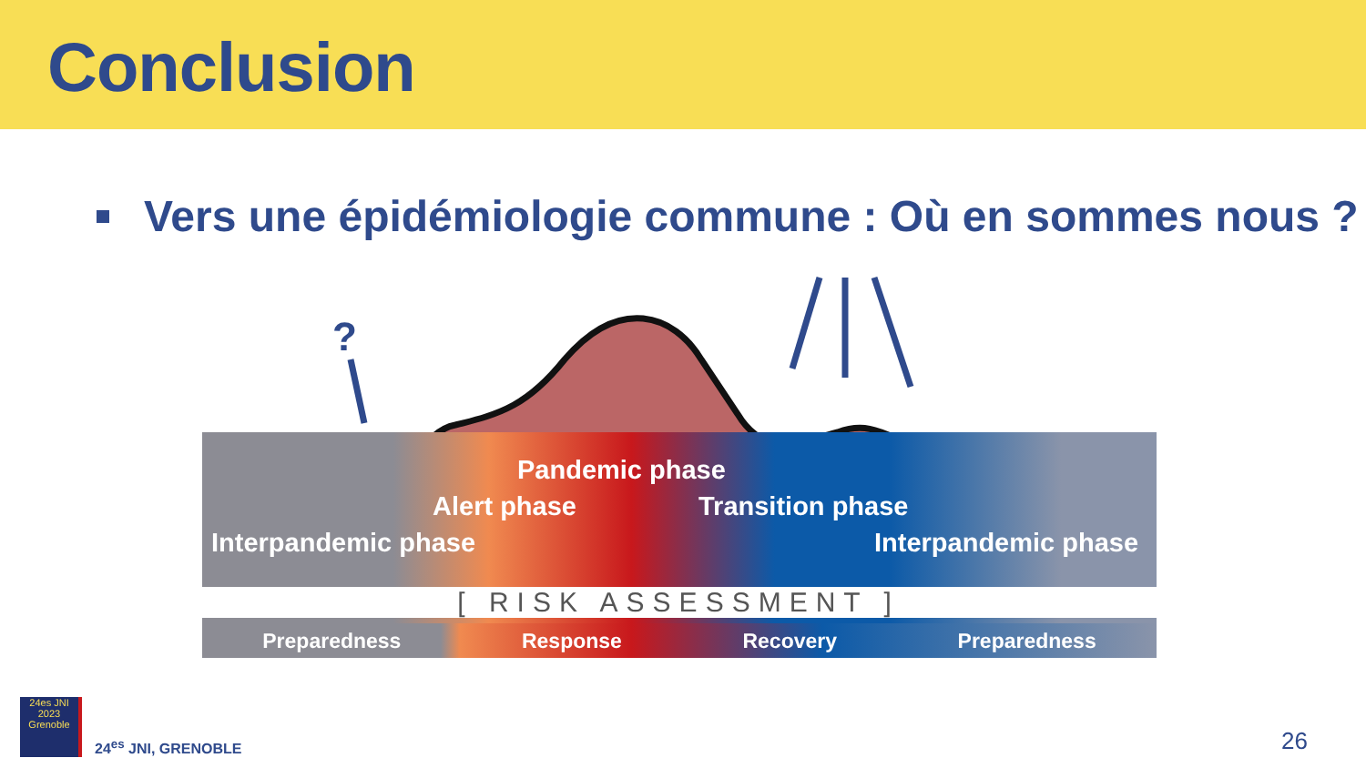Conclusion
Vers une épidémiologie commune : Où en sommes nous ?
?
Pandemic phase
Alert phase Transition phase
Interpandemic phase Interpandemic phase
[ RISK ASSESSMENT ]
Preparedness Response Recovery Preparedness
24es JNI
2023
Grenoble
24<sup>es</sup> JNI, GRENOBLE
26